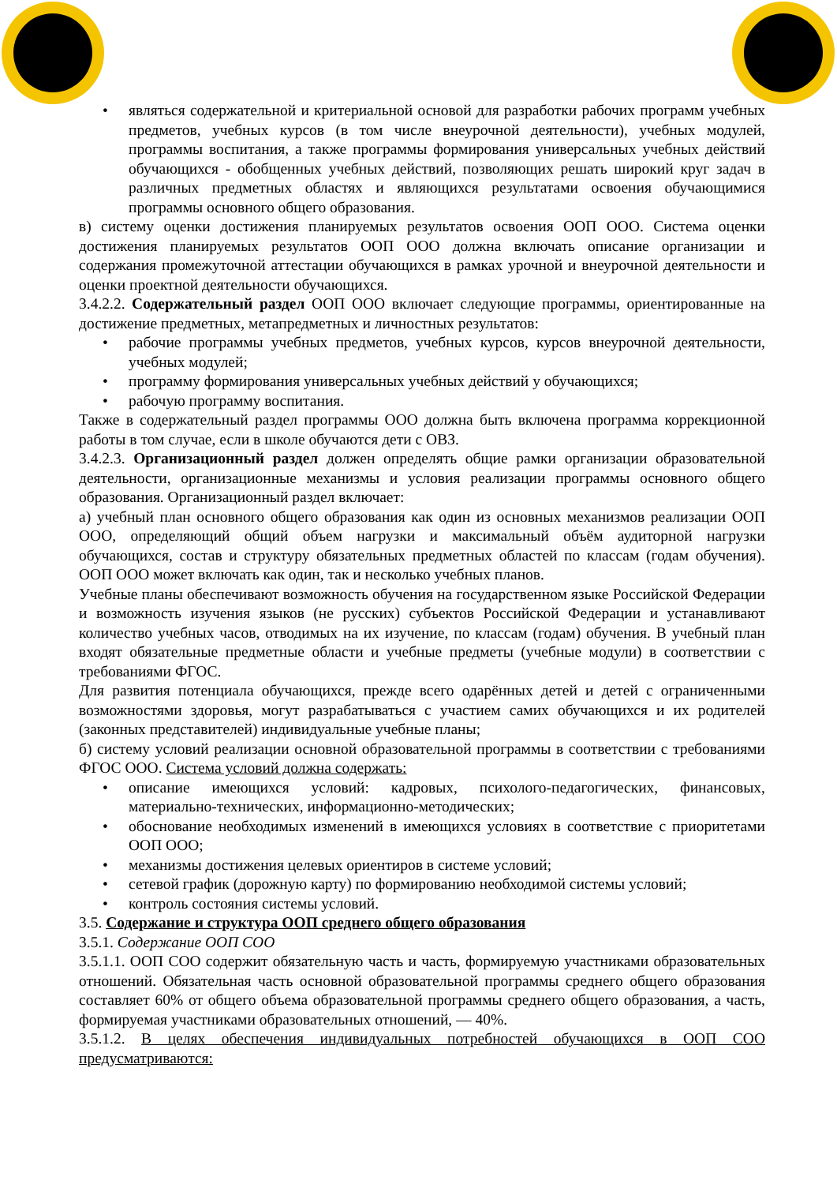• являться содержательной и критериальной основой для разработки рабочих программ учебных предметов, учебных курсов (в том числе внеурочной деятельности), учебных модулей, программы воспитания, а также программы формирования универсальных учебных действий обучающихся - обобщенных учебных действий, позволяющих решать широкий круг задач в различных предметных областях и являющихся результатами освоения обучающимися программы основного общего образования.
в) систему оценки достижения планируемых результатов освоения ООП ООО. Система оценки достижения планируемых результатов ООП ООО должна включать описание организации и содержания промежуточной аттестации обучающихся в рамках урочной и внеурочной деятельности и оценки проектной деятельности обучающихся.
3.4.2.2. Содержательный раздел ООП ООО включает следующие программы, ориентированные на достижение предметных, метапредметных и личностных результатов:
• рабочие программы учебных предметов, учебных курсов, курсов внеурочной деятельности, учебных модулей;
• программу формирования универсальных учебных действий у обучающихся;
• рабочую программу воспитания.
Также в содержательный раздел программы ООО должна быть включена программа коррекционной работы в том случае, если в школе обучаются дети с ОВЗ.
3.4.2.3. Организационный раздел должен определять общие рамки организации образовательной деятельности, организационные механизмы и условия реализации программы основного общего образования. Организационный раздел включает:
а) учебный план основного общего образования как один из основных механизмов реализации ООП ООО, определяющий общий объем нагрузки и максимальный объём аудиторной нагрузки обучающихся, состав и структуру обязательных предметных областей по классам (годам обучения). ООП ООО может включать как один, так и несколько учебных планов.
Учебные планы обеспечивают возможность обучения на государственном языке Российской Федерации и возможность изучения языков (не русских) субъектов Российской Федерации и устанавливают количество учебных часов, отводимых на их изучение, по классам (годам) обучения. В учебный план входят обязательные предметные области и учебные предметы (учебные модули) в соответствии с требованиями ФГОС.
Для развития потенциала обучающихся, прежде всего одарённых детей и детей с ограниченными возможностями здоровья, могут разрабатываться с участием самих обучающихся и их родителей (законных представителей) индивидуальные учебные планы;
б) систему условий реализации основной образовательной программы в соответствии с требованиями ФГОС ООО. Система условий должна содержать:
• описание имеющихся условий: кадровых, психолого-педагогических, финансовых, материально-технических, информационно-методических;
• обоснование необходимых изменений в имеющихся условиях в соответствие с приоритетами ООП ООО;
• механизмы достижения целевых ориентиров в системе условий;
• сетевой график (дорожную карту) по формированию необходимой системы условий;
• контроль состояния системы условий.
3.5. Содержание и структура ООП среднего общего образования
3.5.1. Содержание ООП СОО
3.5.1.1. ООП СОО содержит обязательную часть и часть, формируемую участниками образовательных отношений. Обязательная часть основной образовательной программы среднего общего образования составляет 60% от общего объема образовательной программы среднего общего образования, а часть, формируемая участниками образовательных отношений, — 40%.
3.5.1.2. В целях обеспечения индивидуальных потребностей обучающихся в ООП СОО предусматриваются: